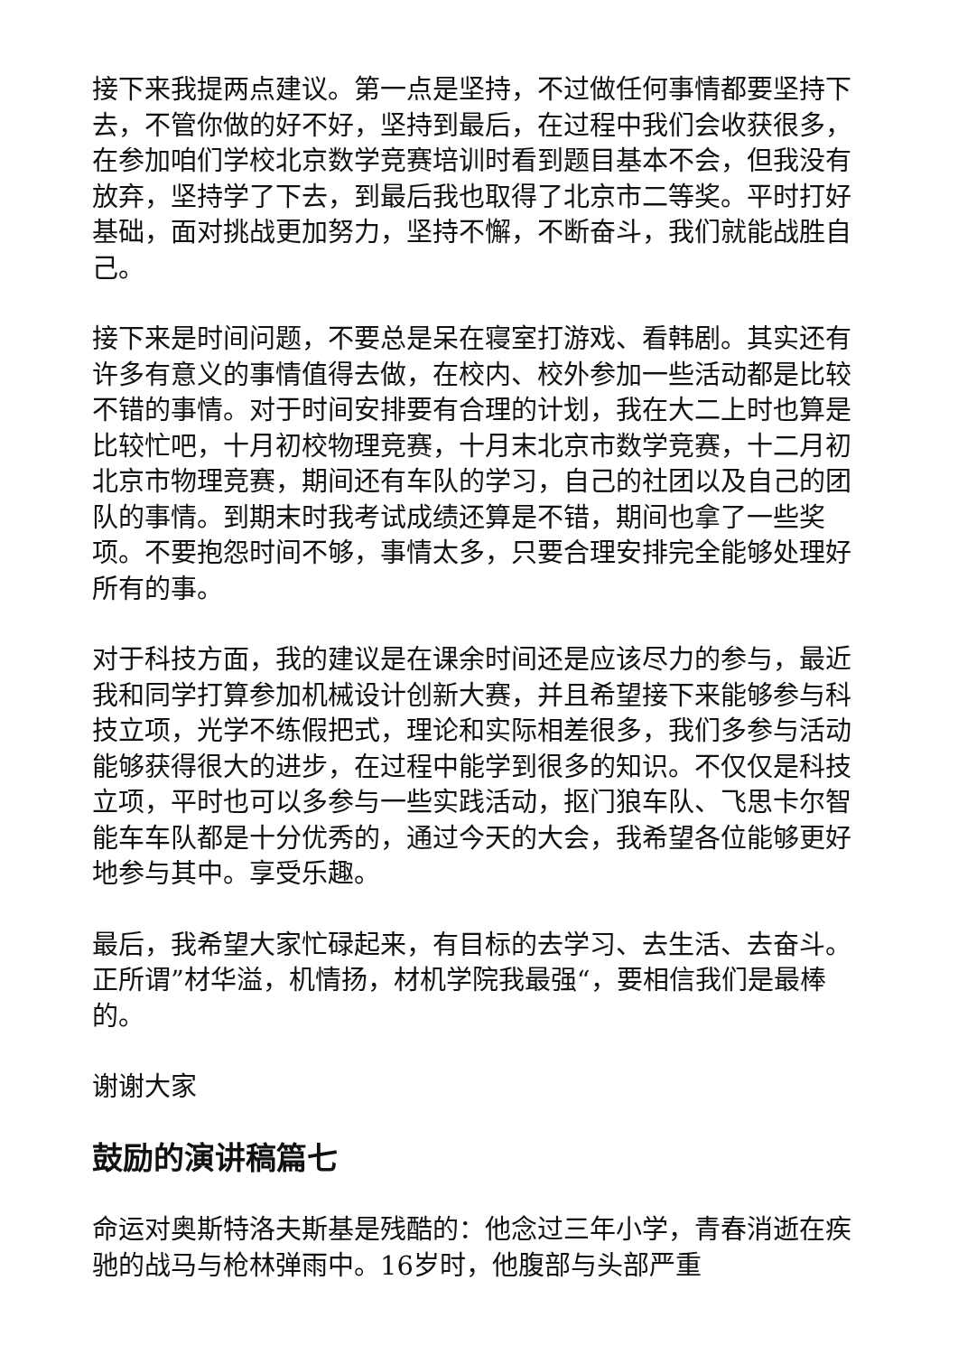接下来我提两点建议。第一点是坚持，不过做任何事情都要坚持下去，不管你做的好不好，坚持到最后，在过程中我们会收获很多，在参加咱们学校北京数学竞赛培训时看到题目基本不会，但我没有放弃，坚持学了下去，到最后我也取得了北京市二等奖。平时打好基础，面对挑战更加努力，坚持不懈，不断奋斗，我们就能战胜自己。
接下来是时间问题，不要总是呆在寝室打游戏、看韩剧。其实还有许多有意义的事情值得去做，在校内、校外参加一些活动都是比较不错的事情。对于时间安排要有合理的计划，我在大二上时也算是比较忙吧，十月初校物理竞赛，十月末北京市数学竞赛，十二月初北京市物理竞赛，期间还有车队的学习，自己的社团以及自己的团队的事情。到期末时我考试成绩还算是不错，期间也拿了一些奖项。不要抱怨时间不够，事情太多，只要合理安排完全能够处理好所有的事。
对于科技方面，我的建议是在课余时间还是应该尽力的参与，最近我和同学打算参加机械设计创新大赛，并且希望接下来能够参与科技立项，光学不练假把式，理论和实际相差很多，我们多参与活动能够获得很大的进步，在过程中能学到很多的知识。不仅仅是科技立项，平时也可以多参与一些实践活动，抠门狼车队、飞思卡尔智能车车队都是十分优秀的，通过今天的大会，我希望各位能够更好地参与其中。享受乐趣。
最后，我希望大家忙碌起来，有目标的去学习、去生活、去奋斗。正所谓”材华溢，机情扬，材机学院我最强“，要相信我们是最棒的。
谢谢大家
鼓励的演讲稿篇七
命运对奥斯特洛夫斯基是残酷的：他念过三年小学，青春消逝在疾驰的战马与枪林弹雨中。16岁时，他腹部与头部严重